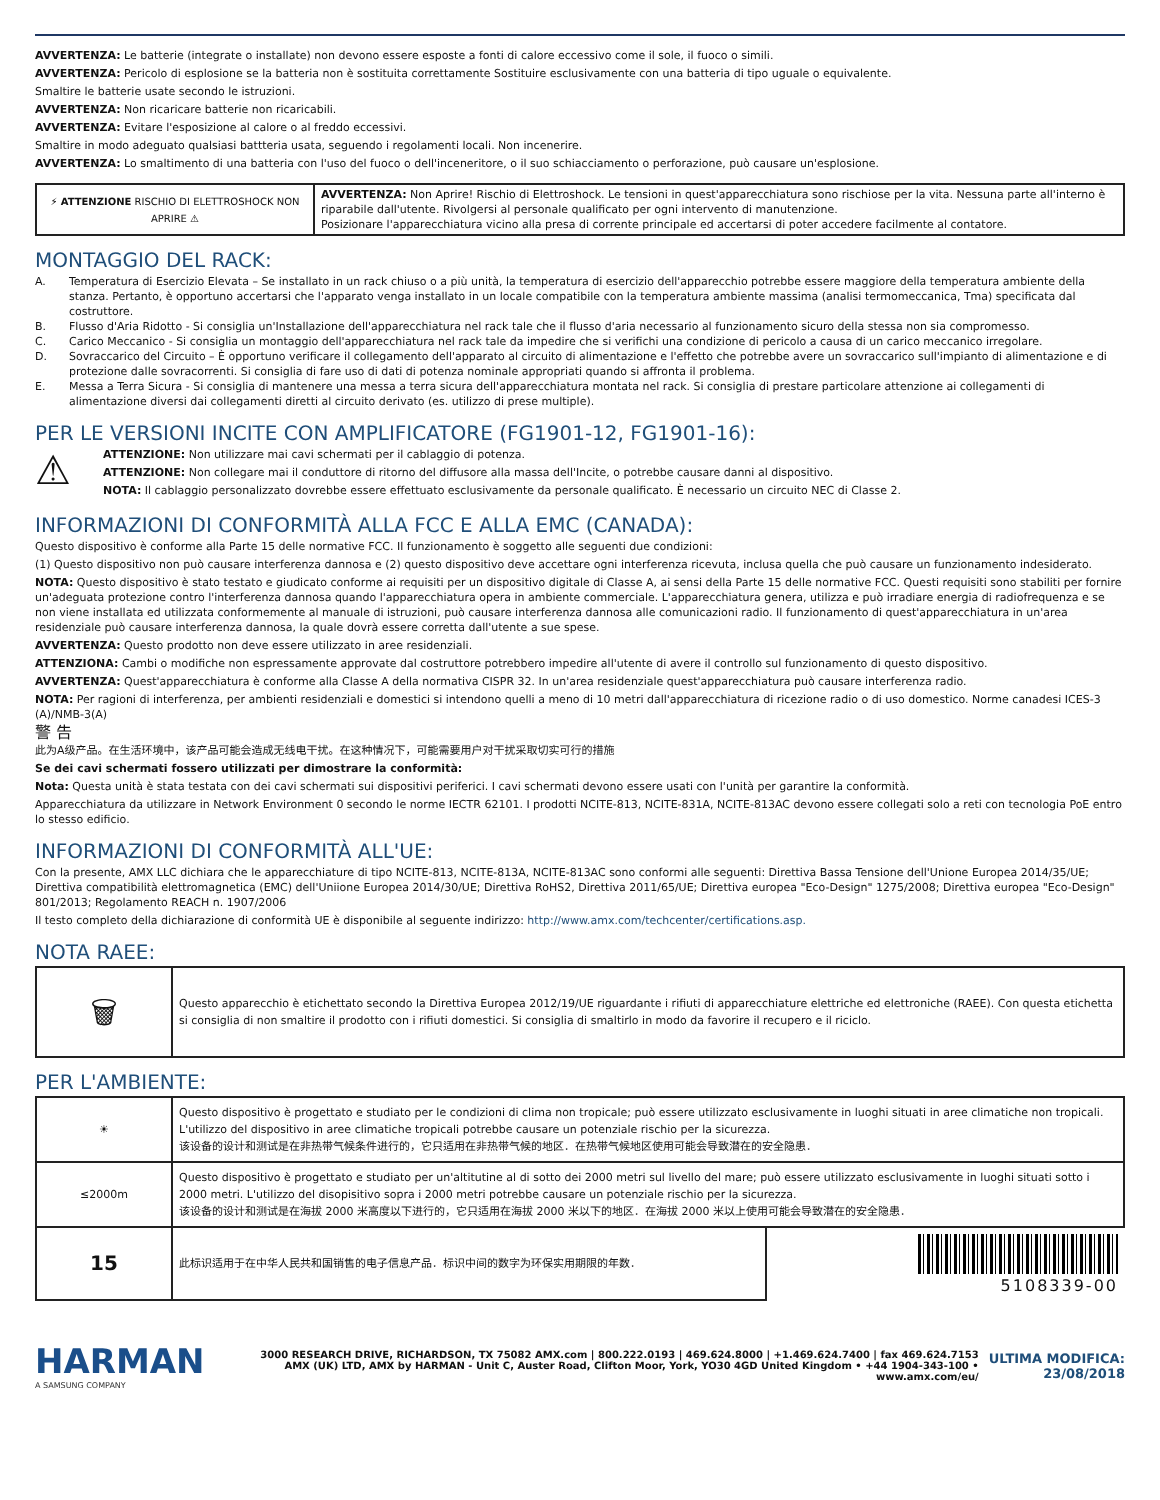AVVERTENZA: Le batterie (integrate o installate) non devono essere esposte a fonti di calore eccessivo come il sole, il fuoco o simili.
AVVERTENZA: Pericolo di esplosione se la batteria non è sostituita correttamente Sostituire esclusivamente con una batteria di tipo uguale o equivalente.
Smaltire le batterie usate secondo le istruzioni.
AVVERTENZA: Non ricaricare batterie non ricaricabili.
AVVERTENZA: Evitare l'esposizione al calore o al freddo eccessivi.
Smaltire in modo adeguato qualsiasi battteria usata, seguendo i regolamenti locali. Non incenerire.
AVVERTENZA: Lo smaltimento di una batteria con l'uso del fuoco o dell'inceneritore, o il suo schiacciamento o perforazione, può causare un'esplosione.
| ⚡ ATTENZIONE RISCHIO DI ELETTROSHOCK NON APRIRE ⚠ | AVVERTENZA: Non Aprire! Rischio di Elettroshock. Le tensioni in quest'apparecchiatura sono rischiose per la vita. Nessuna parte all'interno è riparabile dall'utente. Rivolgersi al personale qualificato per ogni intervento di manutenzione. Posizionare l'apparecchiatura vicino alla presa di corrente principale ed accertarsi di poter accedere facilmente al contatore. |
MONTAGGIO DEL RACK:
A. Temperatura di Esercizio Elevata – Se installato in un rack chiuso o a più unità, la temperatura di esercizio dell'apparecchio potrebbe essere maggiore della temperatura ambiente della stanza. Pertanto, è opportuno accertarsi che l'apparato venga installato in un locale compatibile con la temperatura ambiente massima (analisi termomeccanica, Tma) specificata dal costruttore.
B. Flusso d'Aria Ridotto - Si consiglia un'Installazione dell'apparecchiatura nel rack tale che il flusso d'aria necessario al funzionamento sicuro della stessa non sia compromesso.
C. Carico Meccanico - Si consiglia un montaggio dell'apparecchiatura nel rack tale da impedire che si verifichi una condizione di pericolo a causa di un carico meccanico irregolare.
D. Sovraccarico del Circuito – È opportuno verificare il collegamento dell'apparato al circuito di alimentazione e l'effetto che potrebbe avere un sovraccarico sull'impianto di alimentazione e di protezione dalle sovracorrenti. Si consiglia di fare uso di dati di potenza nominale appropriati quando si affronta il problema.
E. Messa a Terra Sicura - Si consiglia di mantenere una messa a terra sicura dell'apparecchiatura montata nel rack. Si consiglia di prestare particolare attenzione ai collegamenti di alimentazione diversi dai collegamenti diretti al circuito derivato (es. utilizzo di prese multiple).
PER LE VERSIONI INCITE CON AMPLIFICATORE (FG1901-12, FG1901-16):
⚠
ATTENZIONE: Non utilizzare mai cavi schermati per il cablaggio di potenza.
ATTENZIONE: Non collegare mai il conduttore di ritorno del diffusore alla massa dell'Incite, o potrebbe causare danni al dispositivo.
NOTA: Il cablaggio personalizzato dovrebbe essere effettuato esclusivamente da personale qualificato. È necessario un circuito NEC di Classe 2.
INFORMAZIONI DI CONFORMITÀ ALLA FCC E ALLA EMC (CANADA):
Questo dispositivo è conforme alla Parte 15 delle normative FCC. Il funzionamento è soggetto alle seguenti due condizioni:
(1) Questo dispositivo non può causare interferenza dannosa e (2) questo dispositivo deve accettare ogni interferenza ricevuta, inclusa quella che può causare un funzionamento indesiderato.
NOTA: Questo dispositivo è stato testato e giudicato conforme ai requisiti per un dispositivo digitale di Classe A, ai sensi della Parte 15 delle normative FCC. Questi requisiti sono stabiliti per fornire un'adeguata protezione contro l'interferenza dannosa quando l'apparecchiatura opera in ambiente commerciale. L'apparecchiatura genera, utilizza e può irradiare energia di radiofrequenza e se non viene installata ed utilizzata conformemente al manuale di istruzioni, può causare interferenza dannosa alle comunicazioni radio. Il funzionamento di quest'apparecchiatura in un'area residenziale può causare interferenza dannosa, la quale dovrà essere corretta dall'utente a sue spese.
AVVERTENZA: Questo prodotto non deve essere utilizzato in aree residenziali.
ATTENZIONA: Cambi o modifiche non espressamente approvate dal costruttore potrebbero impedire all'utente di avere il controllo sul funzionamento di questo dispositivo.
AVVERTENZA: Quest'apparecchiatura è conforme alla Classe A della normativa CISPR 32. In un'area residenziale quest'apparecchiatura può causare interferenza radio.
NOTA: Per ragioni di interferenza, per ambienti residenziali e domestici si intendono quelli a meno di 10 metri dall'apparecchiatura di ricezione radio o di uso domestico. Norme canadesi ICES-3 (A)/NMB-3(A)
警 告
此为A级产品。在生活环境中，该产品可能会造成无线电干扰。在这种情况下，可能需要用户对干扰采取切实可行的措施
Se dei cavi schermati fossero utilizzati per dimostrare la conformità:
Nota: Questa unità è stata testata con dei cavi schermati sui dispositivi periferici. I cavi schermati devono essere usati con l'unità per garantire la conformità.
Apparecchiatura da utilizzare in Network Environment 0 secondo le norme IECTR 62101. I prodotti NCITE-813, NCITE-831A, NCITE-813AC devono essere collegati solo a reti con tecnologia PoE entro lo stesso edificio.
INFORMAZIONI DI CONFORMITÀ ALL'UE:
Con la presente, AMX LLC dichiara che le apparecchiature di tipo NCITE-813, NCITE-813A, NCITE-813AC sono conformi alle seguenti: Direttiva Bassa Tensione dell'Unione Europea 2014/35/UE; Direttiva compatibilità elettromagnetica (EMC) dell'Uniione Europea 2014/30/UE; Direttiva RoHS2, Direttiva 2011/65/UE; Direttiva europea "Eco-Design" 1275/2008; Direttiva europea "Eco-Design" 801/2013; Regolamento REACH n. 1907/2006
Il testo completo della dichiarazione di conformità UE è disponibile al seguente indirizzo: http://www.amx.com/techcenter/certifications.asp.
NOTA RAEE:
| 🗑 | Questo apparecchio è etichettato secondo la Direttiva Europea 2012/19/UE riguardante i rifiuti di apparecchiature elettriche ed elettroniche (RAEE). Con questa etichetta si consiglia di non smaltire il prodotto con i rifiuti domestici. Si consiglia di smaltirlo in modo da favorire il recupero e il riciclo. |
PER L'AMBIENTE:
| ☀ | Questo dispositivo è progettato e studiato per le condizioni di clima non tropicale; può essere utilizzato esclusivamente in luoghi situati in aree climatiche non tropicali. L'utilizzo del dispositivo in aree climatiche tropicali potrebbe causare un potenziale rischio per la sicurezza. 该设备的设计和测试是在非热带气候条件进行的，它只适用在非热带气候的地区．在热带气候地区使用可能会导致潜在的安全隐患． | |
| ≤2000m | Questo dispositivo è progettato e studiato per un'altitutine al di sotto dei 2000 metri sul livello del mare; può essere utilizzato esclusivamente in luoghi situati sotto i 2000 metri. L'utilizzo del disopisitivo sopra i 2000 metri potrebbe causare un potenziale rischio per la sicurezza. 该设备的设计和测试是在海拔 2000 米高度以下进行的，它只适用在海拔 2000 米以下的地区．在海拔 2000 米以上使用可能会导致潜在的安全隐患． | |
| 15 | 此标识适用于在中华人民共和国销售的电子信息产品．标识中间的数字为环保实用期限的年数． | 5108339-00 |
HARMAN
A SAMSUNG COMPANY
3000 RESEARCH DRIVE, RICHARDSON, TX 75082 AMX.com | 800.222.0193 | 469.624.8000 | +1.469.624.7400 | fax 469.624.7153
AMX (UK) LTD, AMX by HARMAN - Unit C, Auster Road, Clifton Moor, York, YO30 4GD United Kingdom • +44 1904-343-100 • www.amx.com/eu/
ULTIMA MODIFICA:
23/08/2018